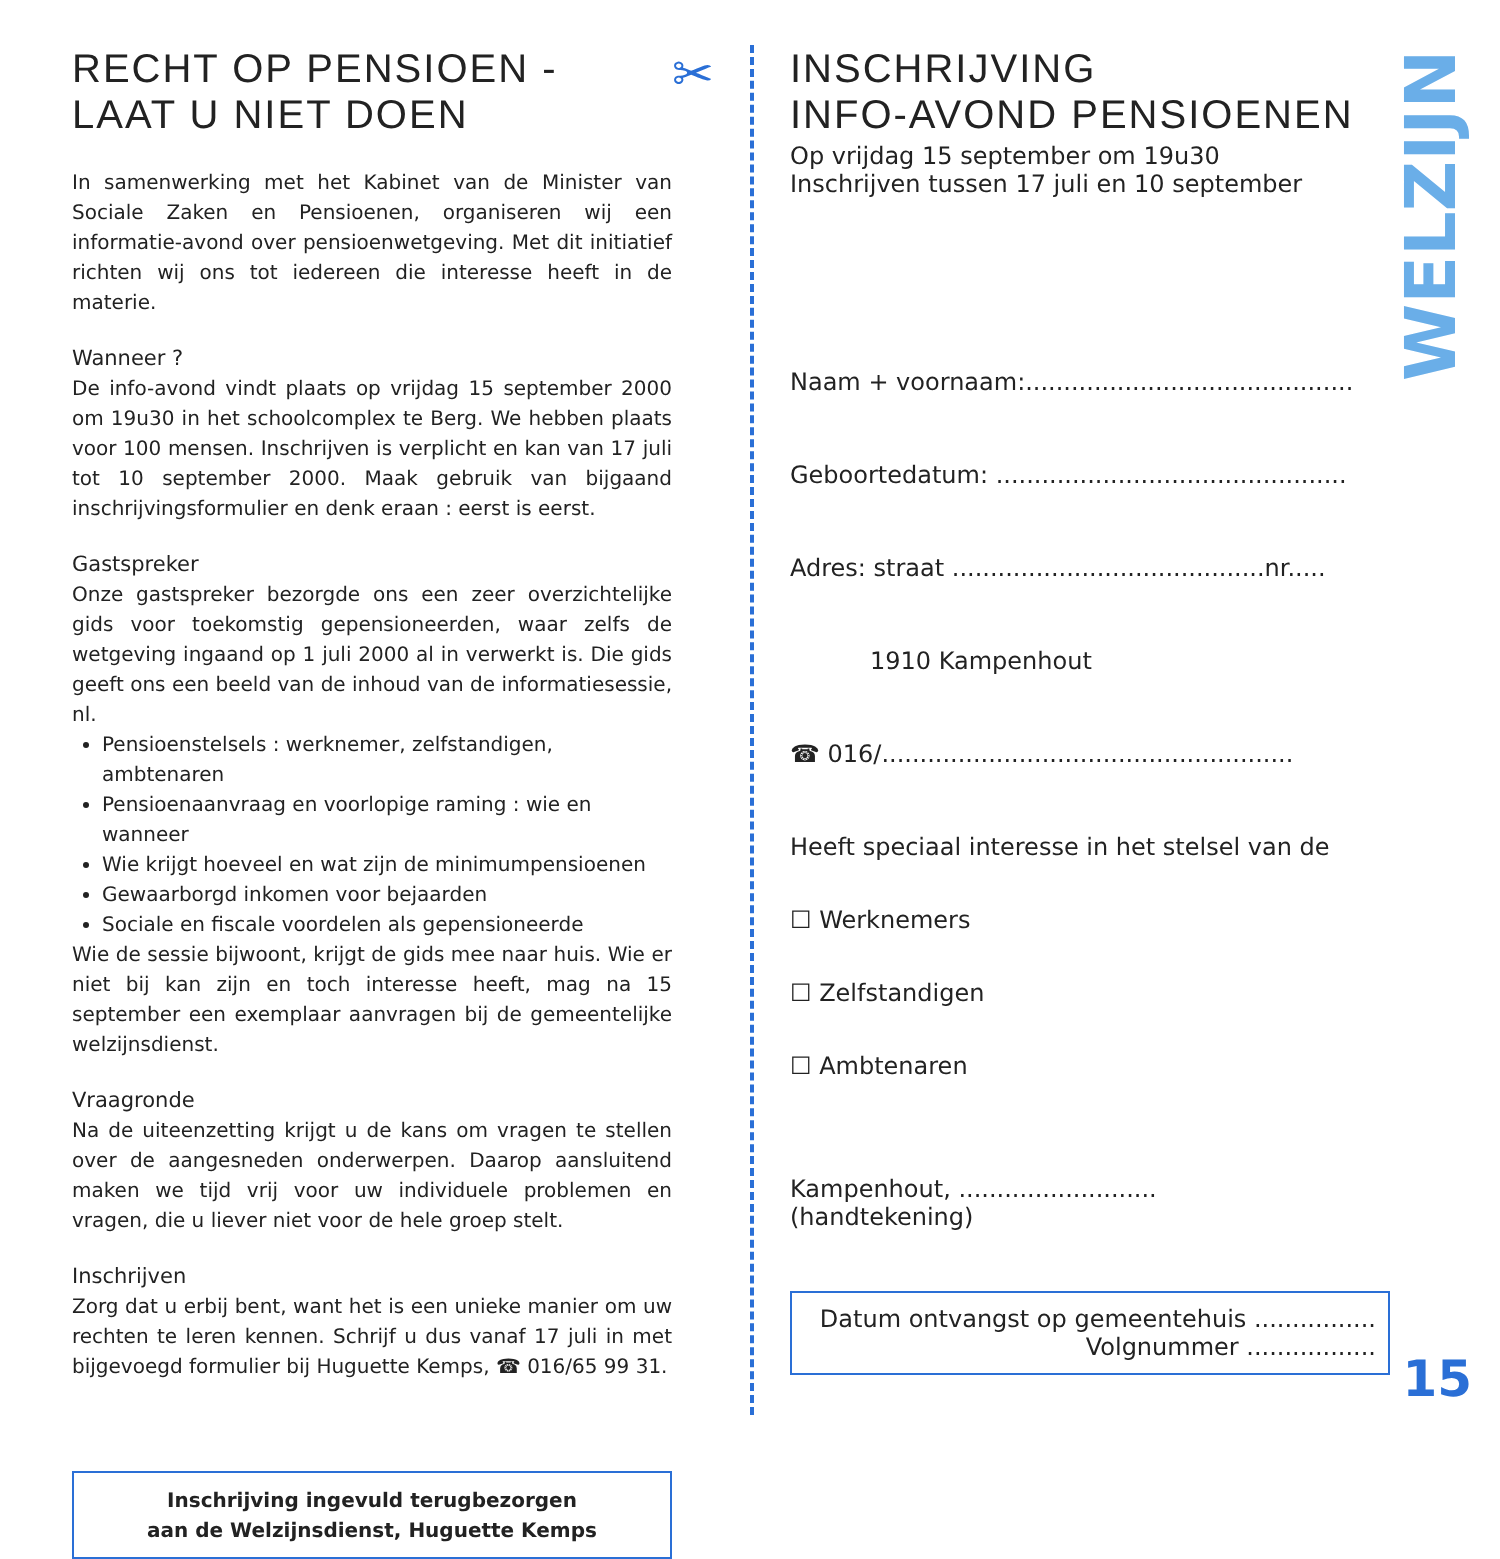RECHT OP PENSIOEN -
LAAT U NIET DOEN
In samenwerking met het Kabinet van de Minister van Sociale Zaken en Pensioenen, organiseren wij een informatie-avond over pensioenwetgeving. Met dit initiatief richten wij ons tot iedereen die interesse heeft in de materie.
Wanneer ?
De info-avond vindt plaats op vrijdag 15 september 2000 om 19u30 in het schoolcomplex te Berg. We hebben plaats voor 100 mensen. Inschrijven is verplicht en kan van 17 juli tot 10 september 2000. Maak gebruik van bijgaand inschrijvingsformulier en denk eraan : eerst is eerst.
Gastspreker
Onze gastspreker bezorgde ons een zeer overzichtelijke gids voor toekomstig gepensioneerden, waar zelfs de wetgeving ingaand op 1 juli 2000 al in verwerkt is. Die gids geeft ons een beeld van de inhoud van de informatiesessie, nl.
Pensioenstelsels : werknemer, zelfstandigen, ambtenaren
Pensioenaanvraag en voorlopige raming : wie en wanneer
Wie krijgt hoeveel en wat zijn de minimumpensioenen
Gewaarborgd inkomen voor bejaarden
Sociale en fiscale voordelen als gepensioneerde
Wie de sessie bijwoont, krijgt de gids mee naar huis. Wie er niet bij kan zijn en toch interesse heeft, mag na 15 september een exemplaar aanvragen bij de gemeentelijke welzijnsdienst.
Vraagronde
Na de uiteenzetting krijgt u de kans om vragen te stellen over de aangesneden onderwerpen. Daarop aansluitend maken we tijd vrij voor uw individuele problemen en vragen, die u liever niet voor de hele groep stelt.
Inschrijven
Zorg dat u erbij bent, want het is een unieke manier om uw rechten te leren kennen. Schrijf u dus vanaf 17 juli in met bijgevoegd formulier bij Huguette Kemps, ☎ 016/65 99 31.
Inschrijving ingevuld terugbezorgen
aan de Welzijnsdienst, Huguette Kemps
✂
INSCHRIJVING
INFO-AVOND PENSIOENEN
Op vrijdag 15 september om 19u30
Inschrijven tussen 17 juli en 10 september
Naam + voornaam:...........................................
Geboortedatum: ..............................................
Adres: straat .........................................nr.....
1910 Kampenhout
☎ 016/......................................................
Heeft speciaal interesse in het stelsel van de
☐ Werknemers
☐ Zelfstandigen
☐ Ambtenaren
Kampenhout, ..........................
(handtekening)
Datum ontvangst op gemeentehuis ................
Volgnummer .................
WELZIJN
15